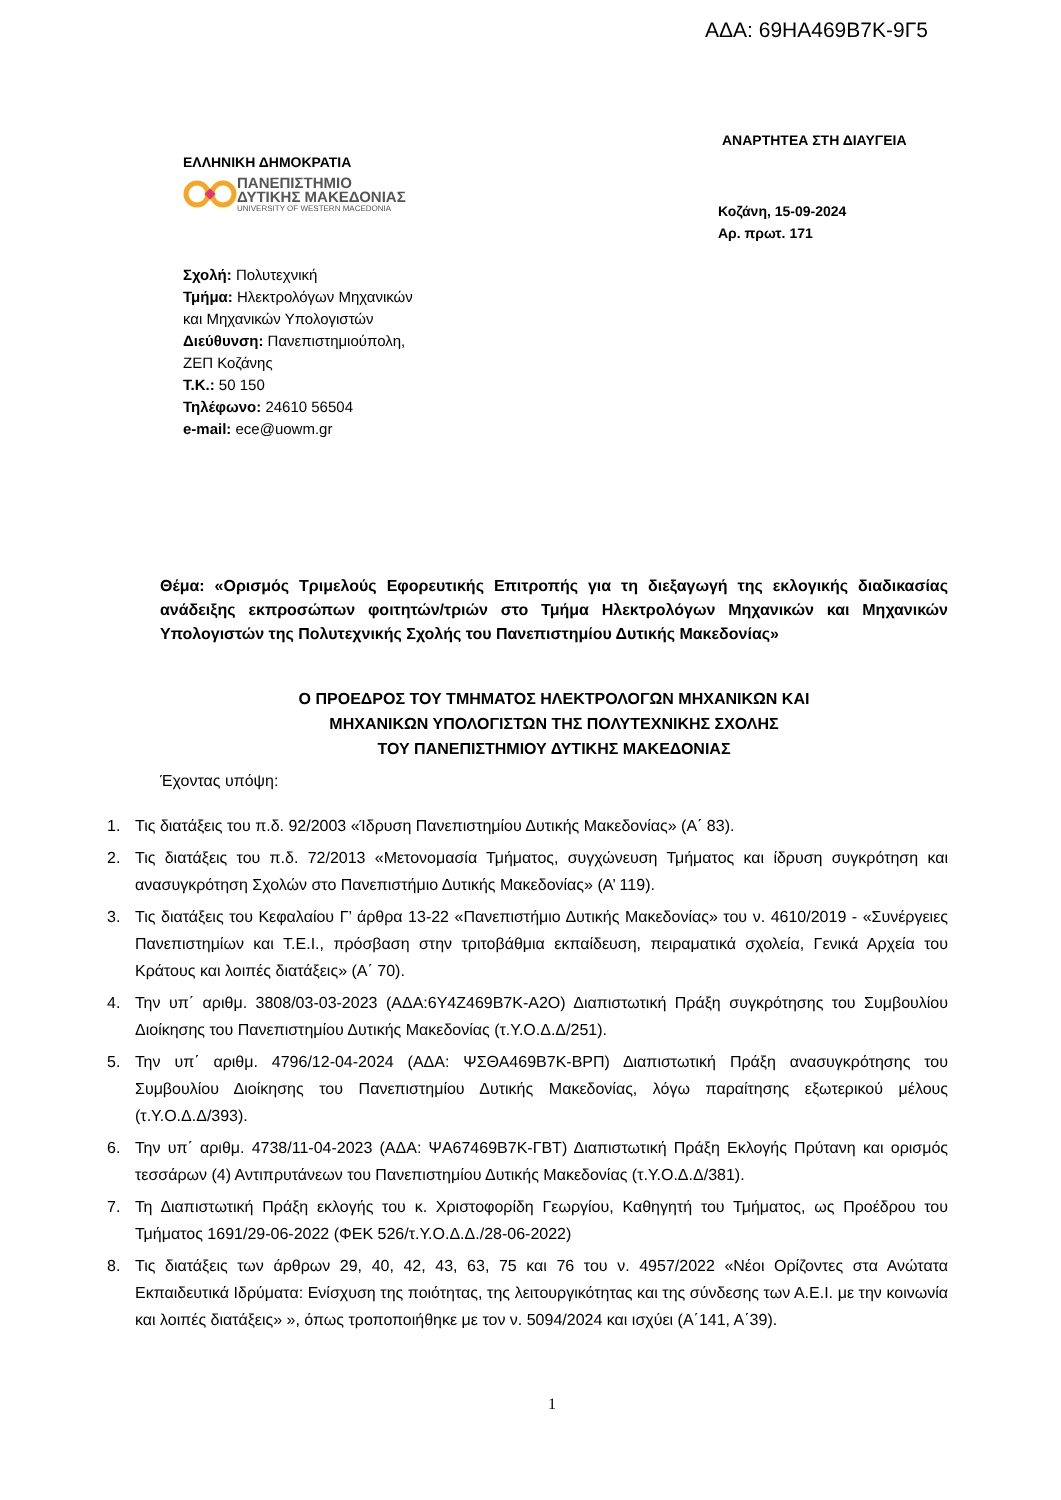ΑΔΑ: 69ΗΑ469Β7Κ-9Γ5
ΑΝΑΡΤΗΤΕΑ ΣΤΗ ΔΙΑΥΓΕΙΑ
ΕΛΛΗΝΙΚΗ ΔΗΜΟΚΡΑΤΙΑ
ΠΑΝΕΠΙΣΤΗΜΙΟ
ΔΥΤΙΚΗΣ ΜΑΚΕΔΟΝΙΑΣ
UNIVERSITY OF WESTERN MACEDONIA
Κοζάνη, 15-09-2024
Αρ. πρωτ. 171
Σχολή: Πολυτεχνική
Τμήμα: Ηλεκτρολόγων Μηχανικών
και Μηχανικών Υπολογιστών
Διεύθυνση: Πανεπιστημιούπολη,
ΖΕΠ Κοζάνης
Τ.Κ.: 50 150
Τηλέφωνο: 24610 56504
e-mail: ece@uowm.gr
Θέμα: «Ορισμός Τριμελούς Εφορευτικής Επιτροπής για τη διεξαγωγή της εκλογικής διαδικασίας ανάδειξης εκπροσώπων φοιτητών/τριών στο Τμήμα Ηλεκτρολόγων Μηχανικών και Μηχανικών Υπολογιστών της Πολυτεχνικής Σχολής του Πανεπιστημίου Δυτικής Μακεδονίας»
Ο ΠΡΟΕΔΡΟΣ ΤΟΥ ΤΜΗΜΑΤΟΣ ΗΛΕΚΤΡΟΛΟΓΩΝ ΜΗΧΑΝΙΚΩΝ ΚΑΙ
ΜΗΧΑΝΙΚΩΝ ΥΠΟΛΟΓΙΣΤΩΝ ΤΗΣ ΠΟΛΥΤΕΧΝΙΚΗΣ ΣΧΟΛΗΣ
ΤΟΥ ΠΑΝΕΠΙΣΤΗΜΙΟΥ ΔΥΤΙΚΗΣ ΜΑΚΕΔΟΝΙΑΣ
Έχοντας υπόψη:
1. Τις διατάξεις του π.δ. 92/2003 «Ίδρυση Πανεπιστημίου Δυτικής Μακεδονίας» (Α΄ 83).
2. Τις διατάξεις του π.δ. 72/2013 «Μετονομασία Τμήματος, συγχώνευση Τμήματος και ίδρυση συγκρότηση και ανασυγκρότηση Σχολών στο Πανεπιστήμιο Δυτικής Μακεδονίας» (Α’ 119).
3. Τις διατάξεις του Κεφαλαίου Γ’ άρθρα 13-22 «Πανεπιστήμιο Δυτικής Μακεδονίας» του ν. 4610/2019 - «Συνέργειες Πανεπιστημίων και Τ.Ε.Ι., πρόσβαση στην τριτοβάθμια εκπαίδευση, πειραματικά σχολεία, Γενικά Αρχεία του Κράτους και λοιπές διατάξεις» (Α΄ 70).
4. Την υπ΄ αριθμ. 3808/03-03-2023 (ΑΔΑ:6Υ4Ζ469Β7Κ-Α2Ο) Διαπιστωτική Πράξη συγκρότησης του Συμβουλίου Διοίκησης του Πανεπιστημίου Δυτικής Μακεδονίας (τ.Υ.Ο.Δ.Δ/251).
5. Την υπ΄ αριθμ. 4796/12-04-2024 (ΑΔΑ: ΨΣΘΑ469Β7Κ-ΒΡΠ) Διαπιστωτική Πράξη ανασυγκρότησης του Συμβουλίου Διοίκησης του Πανεπιστημίου Δυτικής Μακεδονίας, λόγω παραίτησης εξωτερικού μέλους (τ.Υ.Ο.Δ.Δ/393).
6. Την υπ΄ αριθμ. 4738/11-04-2023 (ΑΔΑ: ΨΑ67469Β7Κ-ΓΒΤ) Διαπιστωτική Πράξη Εκλογής Πρύτανη και ορισμός τεσσάρων (4) Αντιπρυτάνεων του Πανεπιστημίου Δυτικής Μακεδονίας (τ.Υ.Ο.Δ.Δ/381).
7. Τη Διαπιστωτική Πράξη εκλογής του κ. Χριστοφορίδη Γεωργίου, Καθηγητή του Τμήματος, ως Προέδρου του Τμήματος 1691/29-06-2022 (ΦΕΚ 526/τ.Υ.Ο.Δ.Δ./28-06-2022)
8. Τις διατάξεις των άρθρων 29, 40, 42, 43, 63, 75 και 76 του ν. 4957/2022 «Νέοι Ορίζοντες στα Ανώτατα Εκπαιδευτικά Ιδρύματα: Ενίσχυση της ποιότητας, της λειτουργικότητας και της σύνδεσης των Α.Ε.Ι. με την κοινωνία και λοιπές διατάξεις» », όπως τροποποιήθηκε με τον ν. 5094/2024 και ισχύει (Α΄141, Α΄39).
1